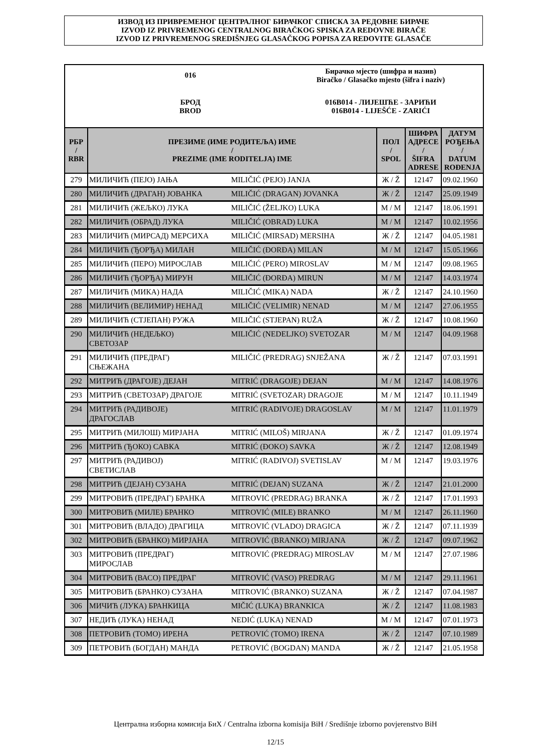ИЗВОД ИЗ ПРИВРЕМЕНОГ ЦЕНТРАЛНОГ БИРАЧКОГ СПИСКА ЗА РЕДОВНЕ БИРАЧЕ
IZVOD IZ PRIVREMENOG CENTRALNOG BIRAČKOG SPISKA ZA REDOVNE BIRAČE
IZVOD IZ PRIVREMENOG SREDIŠNJEG GLASAČKOG POPISA ZA REDOVITE GLASAČE
016
Бирачко мјесто (шифра и назив)
Biračko / Glasačko mjesto (šifra i naziv)
БРОД
BROD
016B014 - ЛИЈЕШЋЕ - ЗАРИЋИ
016B014 - LIJEŠĆE - ZARIĆI
| РБР / RBR | ПРЕЗИМЕ (ИМЕ РОДИТЕЉА) ИМЕ / PREZIME (IME RODITELJA) IME | | ПОЛ / SPOL | ШИФРА АДРЕСЕ / ŠIFRA ADRESE | ДАТУМ РОЂЕЊА / DATUM ROĐENJA |
| --- | --- | --- | --- | --- | --- |
| 279 | МИЛИЧИЋ (ПЕЈО) ЈАЊА | MILIČIĆ (PEJO) JANJA | Ж / Ž | 12147 | 09.02.1960 |
| 280 | МИЛИЧИЋ (ДРАГАН) ЈОВАНКА | MILIČIĆ (DRAGAN) JOVANKA | Ж / Ž | 12147 | 25.09.1949 |
| 281 | МИЛИЧИЋ (ЖЕЉКО) ЛУКА | MILIČIĆ (ŽELJKO) LUKA | М / M | 12147 | 18.06.1991 |
| 282 | МИЛИЧИЋ (ОБРАД) ЛУКА | MILIČIĆ (OBRAD) LUKA | М / M | 12147 | 10.02.1956 |
| 283 | МИЛИЧИЋ (МИРСАД) МЕРСИХА | MILIČIĆ (MIRSAD) MERSIHA | Ж / Ž | 12147 | 04.05.1981 |
| 284 | МИЛИЧИЋ (ЂОРЂА) МИЛАН | MILIČIĆ (ĐORĐA) MILAN | М / M | 12147 | 15.05.1966 |
| 285 | МИЛИЧИЋ (ПЕРО) МИРОСЛАВ | MILIČIĆ (PERO) MIROSLAV | М / M | 12147 | 09.08.1965 |
| 286 | МИЛИЧИЋ (ЂОРЂА) МИРУН | MILIČIĆ (ĐORĐA) MIRUN | М / M | 12147 | 14.03.1974 |
| 287 | МИЛИЧИЋ (МИКА) НАДА | MILIČIĆ (MIKA) NADA | Ж / Ž | 12147 | 24.10.1960 |
| 288 | МИЛИЧИЋ (ВЕЛИМИР) НЕНАД | MILIČIĆ (VELIMIR) NENAD | М / M | 12147 | 27.06.1955 |
| 289 | МИЛИЧИЋ (СТЈЕПАН) РУЖА | MILIČIĆ (STJEPAN) RUŽA | Ж / Ž | 12147 | 10.08.1960 |
| 290 | МИЛИЧИЋ (НЕДЕЉКО) СВЕТОЗАР | MILIČIĆ (NEDELJKO) SVETOZAR | М / M | 12147 | 04.09.1968 |
| 291 | МИЛИЧИЋ (ПРЕДРАГ) СЊЕЖАНА | MILIČIĆ (PREDRAG) SNJEŽANA | Ж / Ž | 12147 | 07.03.1991 |
| 292 | МИТРИЋ (ДРАГОЈЕ) ДЕЈАН | MITRIĆ (DRAGOJE) DEJAN | М / M | 12147 | 14.08.1976 |
| 293 | МИТРИЋ (СВЕТОЗАР) ДРАГОЈЕ | MITRIĆ (SVETOZAR) DRAGOJE | М / M | 12147 | 10.11.1949 |
| 294 | МИТРИЋ (РАДИВОЈЕ) ДРАГОСЛАВ | MITRIĆ (RADIVOJE) DRAGOSLAV | М / M | 12147 | 11.01.1979 |
| 295 | МИТРИЋ (МИЛОШ) МИРЈАНА | MITRIĆ (MILOŠ) MIRJANA | Ж / Ž | 12147 | 01.09.1974 |
| 296 | МИТРИЋ (ЂОКО) САВКА | MITRIĆ (ĐOKO) SAVKA | Ж / Ž | 12147 | 12.08.1949 |
| 297 | МИТРИЋ (РАДИВОЈ) СВЕТИСЛАВ | MITRIĆ (RADIVOJ) SVETISLAV | М / M | 12147 | 19.03.1976 |
| 298 | МИТРИЋ (ДЕЈАН) СУЗАНА | MITRIĆ (DEJAN) SUZANA | Ж / Ž | 12147 | 21.01.2000 |
| 299 | МИТРОВИЋ (ПРЕДРАГ) БРАНКА | MITROVIĆ (PREDRAG) BRANKA | Ж / Ž | 12147 | 17.01.1993 |
| 300 | МИТРОВИЋ (МИЛЕ) БРАНКО | MITROVIĆ (MILE) BRANKO | М / M | 12147 | 26.11.1960 |
| 301 | МИТРОВИЋ (ВЛАДО) ДРАГИЦА | MITROVIĆ (VLADO) DRAGICA | Ж / Ž | 12147 | 07.11.1939 |
| 302 | МИТРОВИЋ (БРАНКО) МИРЈАНА | MITROVIĆ (BRANKO) MIRJANA | Ж / Ž | 12147 | 09.07.1962 |
| 303 | МИТРОВИЋ (ПРЕДРАГ) МИРОСЛАВ | MITROVIĆ (PREDRAG) MIROSLAV | М / M | 12147 | 27.07.1986 |
| 304 | МИТРОВИЋ (ВАСО) ПРЕДРАГ | MITROVIĆ (VASO) PREDRAG | М / M | 12147 | 29.11.1961 |
| 305 | МИТРОВИЋ (БРАНКО) СУЗАНА | MITROVIĆ (BRANKO) SUZANA | Ж / Ž | 12147 | 07.04.1987 |
| 306 | МИЧИЋ (ЛУКА) БРАНКИЦА | MIČIĆ (LUKA) BRANKICA | Ж / Ž | 12147 | 11.08.1983 |
| 307 | НЕДИЋ (ЛУКА) НЕНАД | NEDIĆ (LUKA) NENAD | М / M | 12147 | 07.01.1973 |
| 308 | ПЕТРОВИЋ (ТОМО) ИРЕНА | PETROVIĆ (TOMO) IRENA | Ж / Ž | 12147 | 07.10.1989 |
| 309 | ПЕТРОВИЋ (БОГДАН) МАНДА | PETROVIĆ (BOGDAN) MANDA | Ж / Ž | 12147 | 21.05.1958 |
Централна изборна комисија БиХ / Centralna izborna komisija BiH / Središnje izborno povjerenstvo BiH
12/15